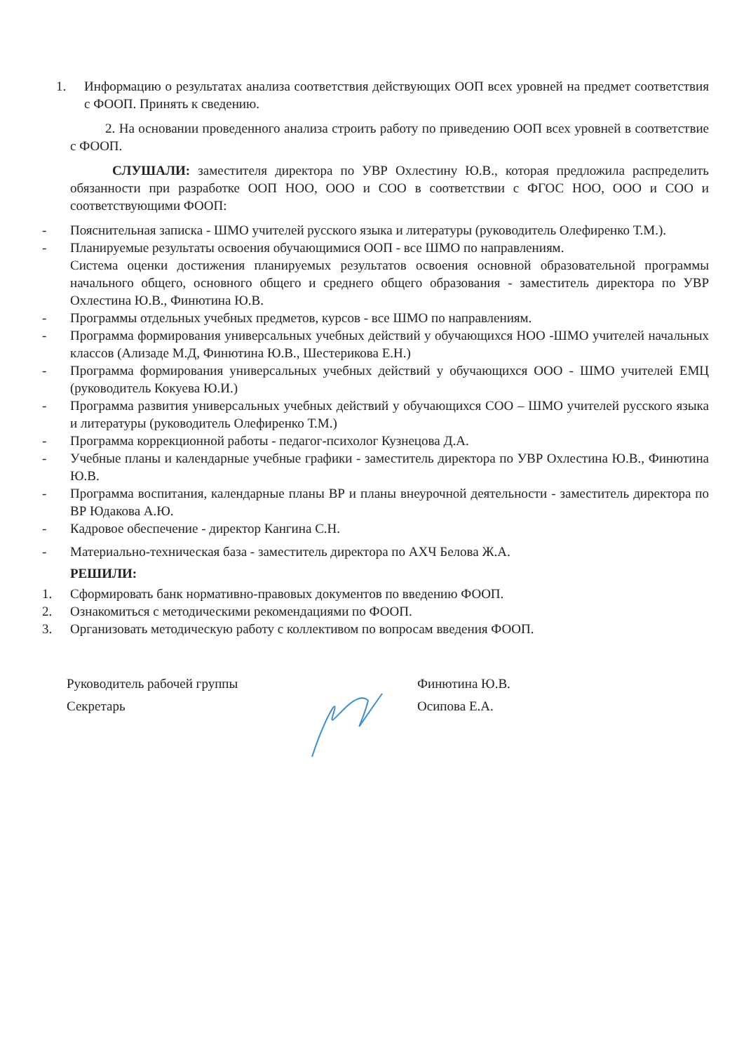1. Информацию о результатах анализа соответствия действующих ООП всех уровней на предмет соответствия с ФООП. Принять к сведению.
2. На основании проведенного анализа строить работу по приведению ООП всех уровней в соответствие с ФООП.
СЛУШАЛИ: заместителя директора по УВР Охлестину Ю.В., которая предложила распределить обязанности при разработке ООП НОО, ООО и СОО в соответствии с ФГОС НОО, ООО и СОО и соответствующими ФООП:
- Пояснительная записка - ШМО учителей русского языка и литературы (руководитель Олефиренко Т.М.).
- Планируемые результаты освоения обучающимися ООП - все ШМО по направлениям.
Система оценки достижения планируемых результатов освоения основной образовательной программы начального общего, основного общего и среднего общего образования - заместитель директора по УВР Охлестина Ю.В., Финютина Ю.В.
- Программы отдельных учебных предметов, курсов - все ШМО по направлениям.
- Программа формирования универсальных учебных действий у обучающихся НОО -ШМО учителей начальных классов (Ализаде М.Д, Финютина Ю.В., Шестерикова Е.Н.)
- Программа формирования универсальных учебных действий у обучающихся ООО - ШМО учителей ЕМЦ (руководитель Кокуева Ю.И.)
- Программа развития универсальных учебных действий у обучающихся СОО – ШМО учителей русского языка и литературы (руководитель Олефиренко Т.М.)
- Программа коррекционной работы - педагог-психолог Кузнецова Д.А.
- Учебные планы и календарные учебные графики - заместитель директора по УВР Охлестина Ю.В., Финютина Ю.В.
- Программа воспитания, календарные планы ВР и планы внеурочной деятельности - заместитель директора по ВР Юдакова А.Ю.
- Кадровое обеспечение - директор Кангина С.Н.
- Материально-техническая база - заместитель директора по АХЧ Белова Ж.А.
РЕШИЛИ:
1. Сформировать банк нормативно-правовых документов по введению ФООП.
2. Ознакомиться с методическими рекомендациями по ФООП.
3. Организовать методическую работу с коллективом по вопросам введения ФООП.
Руководитель рабочей группы
Секретарь
Финютина Ю.В.
Осипова Е.А.